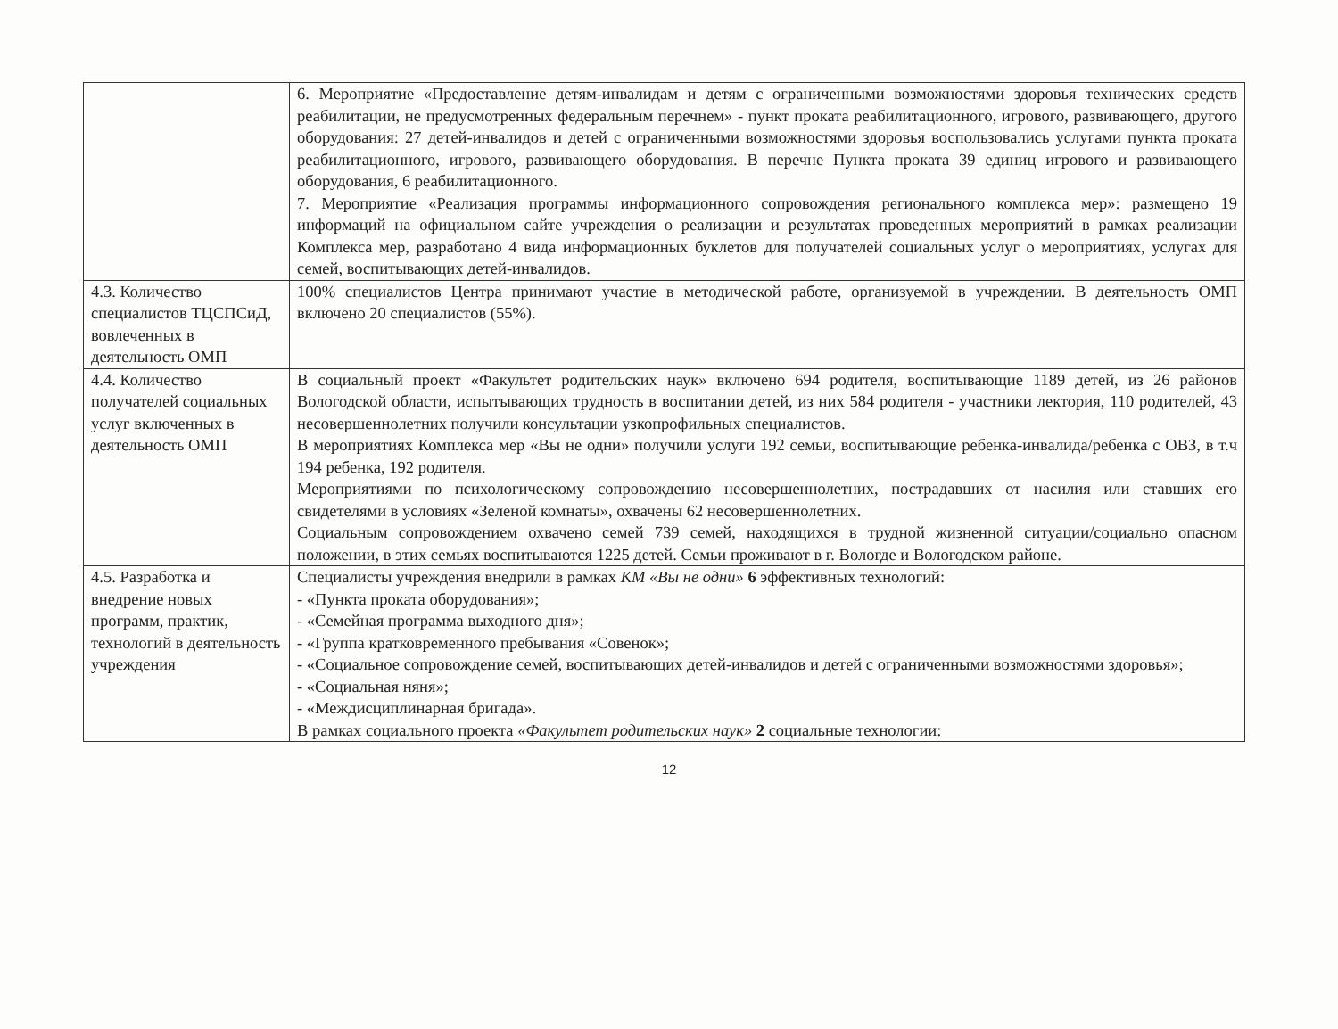| | 6. Мероприятие «Предоставление детям-инвалидам и детям с ограниченными возможностями здоровья технических средств реабилитации, не предусмотренных федеральным перечнем» - пункт проката реабилитационного, игрового, развивающего, другого оборудования: 27 детей-инвалидов и детей с ограниченными возможностями здоровья воспользовались услугами пункта проката реабилитационного, игрового, развивающего оборудования. В перечне Пункта проката 39 единиц игрового и развивающего оборудования, 6 реабилитационного. 7. Мероприятие «Реализация программы информационного сопровождения регионального комплекса мер»: размещено 19 информаций на официальном сайте учреждения о реализации и результатах проведенных мероприятий в рамках реализации Комплекса мер, разработано 4 вида информационных буклетов для получателей социальных услуг о мероприятиях, услугах для семей, воспитывающих детей-инвалидов. |
| 4.3. Количество специалистов ТЦСПСиД, вовлеченных в деятельность ОМП | 100% специалистов Центра принимают участие в методической работе, организуемой в учреждении. В деятельность ОМП включено 20 специалистов (55%). |
| 4.4. Количество получателей социальных услуг включенных в деятельность ОМП | В социальный проект «Факультет родительских наук» включено 694 родителя, воспитывающие 1189 детей, из 26 районов Вологодской области, испытывающих трудность в воспитании детей, из них 584 родителя - участники лектория, 110 родителей, 43 несовершеннолетних получили консультации узкопрофильных специалистов. В мероприятиях Комплекса мер «Вы не одни» получили услуги 192 семьи, воспитывающие ребенка-инвалида/ребенка с ОВЗ, в т.ч 194 ребенка, 192 родителя. Мероприятиями по психологическому сопровождению несовершеннолетних, пострадавших от насилия или ставших его свидетелями в условиях «Зеленой комнаты», охвачены 62 несовершеннолетних. Социальным сопровождением охвачено семей 739 семей, находящихся в трудной жизненной ситуации/социально опасном положении, в этих семьях воспитываются 1225 детей. Семьи проживают в г. Вологде и Вологодском районе. |
| 4.5. Разработка и внедрение новых программ, практик, технологий в деятельность учреждения | Специалисты учреждения внедрили в рамках КМ «Вы не одни» 6 эффективных технологий: - «Пункта проката оборудования»; - «Семейная программа выходного дня»; - «Группа кратковременного пребывания «Совенок»; - «Социальное сопровождение семей, воспитывающих детей-инвалидов и детей с ограниченными возможностями здоровья»; - «Социальная няня»; - «Междисциплинарная бригада». В рамках социального проекта «Факультет родительских наук» 2 социальные технологии: |
12